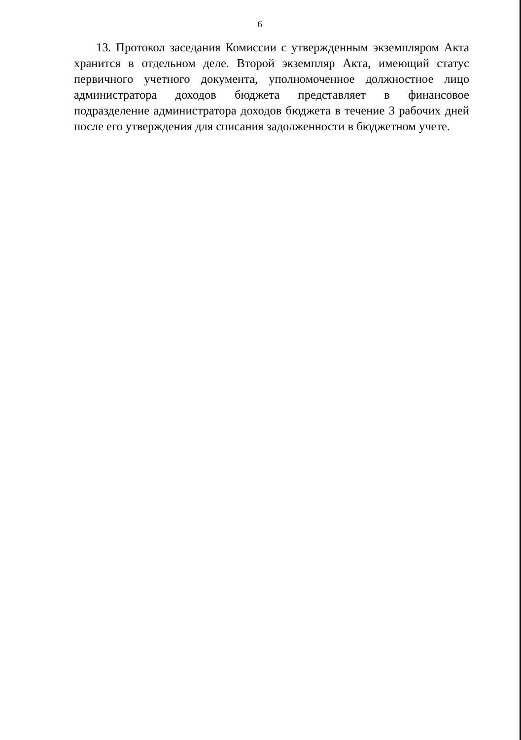6
13. Протокол заседания Комиссии с утвержденным экземпляром Акта хранится в отдельном деле. Второй экземпляр Акта, имеющий статус первичного учетного документа, уполномоченное должностное лицо администратора доходов бюджета представляет в финансовое подразделение администратора доходов бюджета в течение 3 рабочих дней после его утверждения для списания задолженности в бюджетном учете.